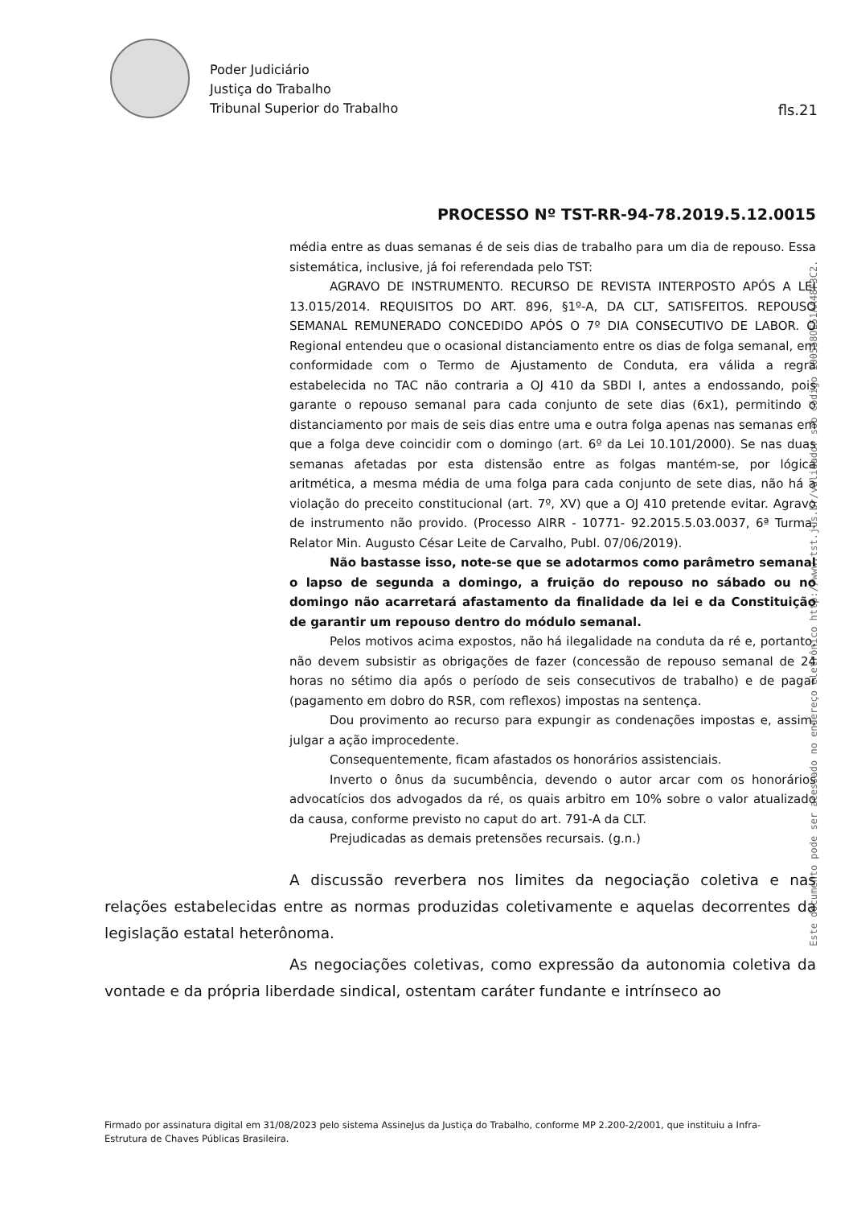Poder Judiciário
Justiça do Trabalho
Tribunal Superior do Trabalho
fls.21
Este documento pode ser acessado no endereço eletrônico http://www.tst.jus.br/validador sob código 100558OE51AA48F3C2.
PROCESSO Nº TST-RR-94-78.2019.5.12.0015
média entre as duas semanas é de seis dias de trabalho para um dia de repouso. Essa sistemática, inclusive, já foi referendada pelo TST:
AGRAVO DE INSTRUMENTO. RECURSO DE REVISTA INTERPOSTO APÓS A LEI 13.015/2014. REQUISITOS DO ART. 896, §1º-A, DA CLT, SATISFEITOS. REPOUSO SEMANAL REMUNERADO CONCEDIDO APÓS O 7º DIA CONSECUTIVO DE LABOR. O Regional entendeu que o ocasional distanciamento entre os dias de folga semanal, em conformidade com o Termo de Ajustamento de Conduta, era válida a regra estabelecida no TAC não contraria a OJ 410 da SBDI I, antes a endossando, pois garante o repouso semanal para cada conjunto de sete dias (6x1), permitindo o distanciamento por mais de seis dias entre uma e outra folga apenas nas semanas em que a folga deve coincidir com o domingo (art. 6º da Lei 10.101/2000). Se nas duas semanas afetadas por esta distensão entre as folgas mantém-se, por lógica aritmética, a mesma média de uma folga para cada conjunto de sete dias, não há a violação do preceito constitucional (art. 7º, XV) que a OJ 410 pretende evitar. Agravo de instrumento não provido. (Processo AIRR - 10771- 92.2015.5.03.0037, 6ª Turma, Relator Min. Augusto César Leite de Carvalho, Publ. 07/06/2019).
Não bastasse isso, note-se que se adotarmos como parâmetro semanal o lapso de segunda a domingo, a fruição do repouso no sábado ou no domingo não acarretará afastamento da finalidade da lei e da Constituição de garantir um repouso dentro do módulo semanal.
Pelos motivos acima expostos, não há ilegalidade na conduta da ré e, portanto, não devem subsistir as obrigações de fazer (concessão de repouso semanal de 24 horas no sétimo dia após o período de seis consecutivos de trabalho) e de pagar (pagamento em dobro do RSR, com reflexos) impostas na sentença.
Dou provimento ao recurso para expungir as condenações impostas e, assim, julgar a ação improcedente.
Consequentemente, ficam afastados os honorários assistenciais.
Inverto o ônus da sucumbência, devendo o autor arcar com os honorários advocatícios dos advogados da ré, os quais arbitro em 10% sobre o valor atualizado da causa, conforme previsto no caput do art. 791-A da CLT.
Prejudicadas as demais pretensões recursais. (g.n.)
A discussão reverbera nos limites da negociação coletiva e nas relações estabelecidas entre as normas produzidas coletivamente e aquelas decorrentes da legislação estatal heterônoma.
As negociações coletivas, como expressão da autonomia coletiva da vontade e da própria liberdade sindical, ostentam caráter fundante e intrínseco ao
Firmado por assinatura digital em 31/08/2023 pelo sistema AssineJus da Justiça do Trabalho, conforme MP 2.200-2/2001, que instituiu a Infra-Estrutura de Chaves Públicas Brasileira.